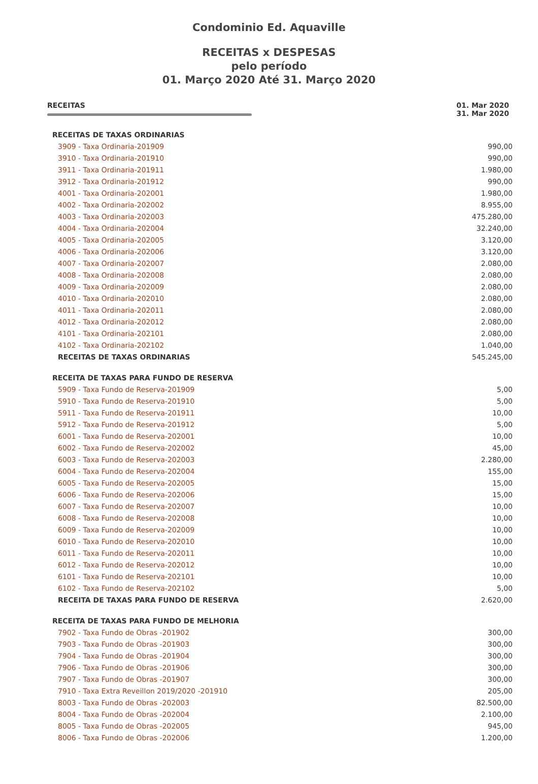Condominio Ed. Aquaville
RECEITAS x DESPESAS
pelo período
01. Março 2020 Até 31. Março 2020
RECEITAS 01. Mar 2020
31. Mar 2020
| RECEITAS DE TAXAS ORDINARIAS | |
| 3909 - Taxa Ordinaria-201909 | 990,00 |
| 3910 - Taxa Ordinaria-201910 | 990,00 |
| 3911 - Taxa Ordinaria-201911 | 1.980,00 |
| 3912 - Taxa Ordinaria-201912 | 990,00 |
| 4001 - Taxa Ordinaria-202001 | 1.980,00 |
| 4002 - Taxa Ordinaria-202002 | 8.955,00 |
| 4003 - Taxa Ordinaria-202003 | 475.280,00 |
| 4004 - Taxa Ordinaria-202004 | 32.240,00 |
| 4005 - Taxa Ordinaria-202005 | 3.120,00 |
| 4006 - Taxa Ordinaria-202006 | 3.120,00 |
| 4007 - Taxa Ordinaria-202007 | 2.080,00 |
| 4008 - Taxa Ordinaria-202008 | 2.080,00 |
| 4009 - Taxa Ordinaria-202009 | 2.080,00 |
| 4010 - Taxa Ordinaria-202010 | 2.080,00 |
| 4011 - Taxa Ordinaria-202011 | 2.080,00 |
| 4012 - Taxa Ordinaria-202012 | 2.080,00 |
| 4101 - Taxa Ordinaria-202101 | 2.080,00 |
| 4102 - Taxa Ordinaria-202102 | 1.040,00 |
| RECEITAS DE TAXAS ORDINARIAS | 545.245,00 |
| RECEITA DE TAXAS PARA FUNDO DE RESERVA | |
| 5909 - Taxa Fundo de Reserva-201909 | 5,00 |
| 5910 - Taxa Fundo de Reserva-201910 | 5,00 |
| 5911 - Taxa Fundo de Reserva-201911 | 10,00 |
| 5912 - Taxa Fundo de Reserva-201912 | 5,00 |
| 6001 - Taxa Fundo de Reserva-202001 | 10,00 |
| 6002 - Taxa Fundo de Reserva-202002 | 45,00 |
| 6003 - Taxa Fundo de Reserva-202003 | 2.280,00 |
| 6004 - Taxa Fundo de Reserva-202004 | 155,00 |
| 6005 - Taxa Fundo de Reserva-202005 | 15,00 |
| 6006 - Taxa Fundo de Reserva-202006 | 15,00 |
| 6007 - Taxa Fundo de Reserva-202007 | 10,00 |
| 6008 - Taxa Fundo de Reserva-202008 | 10,00 |
| 6009 - Taxa Fundo de Reserva-202009 | 10,00 |
| 6010 - Taxa Fundo de Reserva-202010 | 10,00 |
| 6011 - Taxa Fundo de Reserva-202011 | 10,00 |
| 6012 - Taxa Fundo de Reserva-202012 | 10,00 |
| 6101 - Taxa Fundo de Reserva-202101 | 10,00 |
| 6102 - Taxa Fundo de Reserva-202102 | 5,00 |
| RECEITA DE TAXAS PARA FUNDO DE RESERVA | 2.620,00 |
| RECEITA DE TAXAS PARA FUNDO DE MELHORIA | |
| 7902 - Taxa Fundo de Obras -201902 | 300,00 |
| 7903 - Taxa Fundo de Obras -201903 | 300,00 |
| 7904 - Taxa Fundo de Obras -201904 | 300,00 |
| 7906 - Taxa Fundo de Obras -201906 | 300,00 |
| 7907 - Taxa Fundo de Obras -201907 | 300,00 |
| 7910 - Taxa Extra Reveillon 2019/2020 -201910 | 205,00 |
| 8003 - Taxa Fundo de Obras -202003 | 82.500,00 |
| 8004 - Taxa Fundo de Obras -202004 | 2.100,00 |
| 8005 - Taxa Fundo de Obras -202005 | 945,00 |
| 8006 - Taxa Fundo de Obras -202006 | 1.200,00 |